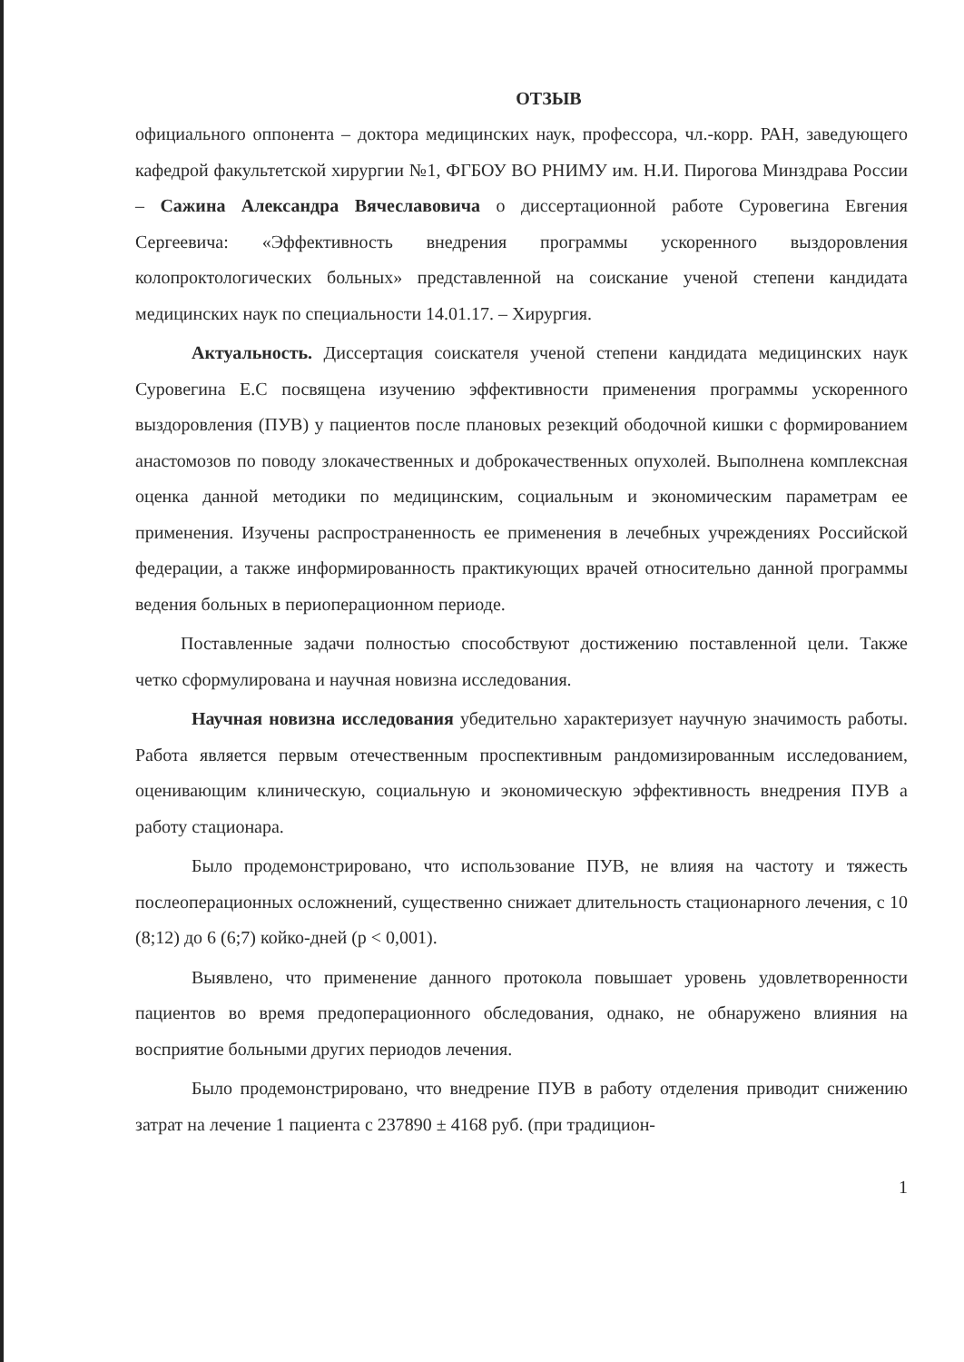ОТЗЫВ
официального оппонента – доктора медицинских наук, профессора, чл.-корр. РАН, заведующего кафедрой факультетской хирургии №1, ФГБОУ ВО РНИМУ им. Н.И. Пирогова Минздрава России – Сажина Александра Вячеславовича о диссертационной работе Суровегина Евгения Сергеевича: «Эффективность внедрения программы ускоренного выздоровления колопроктологических больных» представленной на соискание ученой степени кандидата медицинских наук по специальности 14.01.17. – Хирургия.
Актуальность. Диссертация соискателя ученой степени кандидата медицинских наук Суровегина Е.С посвящена изучению эффективности применения программы ускоренного выздоровления (ПУВ) у пациентов после плановых резекций ободочной кишки с формированием анастомозов по поводу злокачественных и доброкачественных опухолей. Выполнена комплексная оценка данной методики по медицинским, социальным и экономическим параметрам ее применения. Изучены распространенность ее применения в лечебных учреждениях Российской федерации, а также информированность практикующих врачей относительно данной программы ведения больных в периоперационном периоде.
Поставленные задачи полностью способствуют достижению поставленной цели. Также четко сформулирована и научная новизна исследования.
Научная новизна исследования убедительно характеризует научную значимость работы. Работа является первым отечественным проспективным рандомизированным исследованием, оценивающим клиническую, социальную и экономическую эффективность внедрения ПУВ а работу стационара.
Было продемонстрировано, что использование ПУВ, не влияя на частоту и тяжесть послеоперационных осложнений, существенно снижает длительность стационарного лечения, с 10 (8;12) до 6 (6;7) койко-дней (p < 0,001).
Выявлено, что применение данного протокола повышает уровень удовлетворенности пациентов во время предоперационного обследования, однако, не обнаружено влияния на восприятие больными других периодов лечения.
Было продемонстрировано, что внедрение ПУВ в работу отделения приводит снижению затрат на лечение 1 пациента с 237890 ± 4168 руб. (при традицион-
1